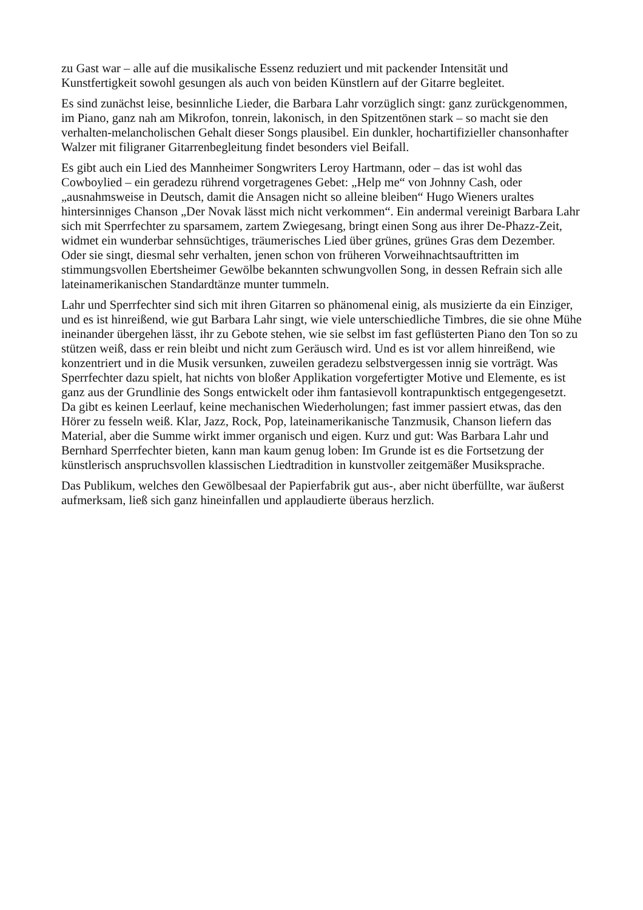zu Gast war – alle auf die musikalische Essenz reduziert und mit packender Intensität und Kunstfertigkeit sowohl gesungen als auch von beiden Künstlern auf der Gitarre begleitet.
Es sind zunächst leise, besinnliche Lieder, die Barbara Lahr vorzüglich singt: ganz zurückgenommen, im Piano, ganz nah am Mikrofon, tonrein, lakonisch, in den Spitzentönen stark – so macht sie den verhalten-melancholischen Gehalt dieser Songs plausibel. Ein dunkler, hochartifizieller chansonhafter Walzer mit filigraner Gitarrenbegleitung findet besonders viel Beifall.
Es gibt auch ein Lied des Mannheimer Songwriters Leroy Hartmann, oder – das ist wohl das Cowboylied – ein geradezu rührend vorgetragenes Gebet: „Help me“ von Johnny Cash, oder „ausnahmsweise in Deutsch, damit die Ansagen nicht so alleine bleiben“ Hugo Wieners uraltes hintersinniges Chanson „Der Novak lässt mich nicht verkommen“. Ein andermal vereinigt Barbara Lahr sich mit Sperrfechter zu sparsamem, zartem Zwiegesang, bringt einen Song aus ihrer De-Phazz-Zeit, widmet ein wunderbar sehnsüchtiges, träumerisches Lied über grünes, grünes Gras dem Dezember. Oder sie singt, diesmal sehr verhalten, jenen schon von früheren Vorweihnachtsauftritten im stimmungsvollen Ebertsheimer Gewölbe bekannten schwungvollen Song, in dessen Refrain sich alle lateinamerikanischen Standardtänze munter tummeln.
Lahr und Sperrfechter sind sich mit ihren Gitarren so phänomenal einig, als musizierte da ein Einziger, und es ist hinreißend, wie gut Barbara Lahr singt, wie viele unterschiedliche Timbres, die sie ohne Mühe ineinander übergehen lässt, ihr zu Gebote stehen, wie sie selbst im fast geflüsterten Piano den Ton so zu stützen weiß, dass er rein bleibt und nicht zum Geräusch wird. Und es ist vor allem hinreißend, wie konzentriert und in die Musik versunken, zuweilen geradezu selbstvergessen innig sie vorträgt. Was Sperrfechter dazu spielt, hat nichts von bloßer Applikation vorgefertigter Motive und Elemente, es ist ganz aus der Grundlinie des Songs entwickelt oder ihm fantasievoll kontrapunktisch entgegengesetzt. Da gibt es keinen Leerlauf, keine mechanischen Wiederholungen; fast immer passiert etwas, das den Hörer zu fesseln weiß. Klar, Jazz, Rock, Pop, lateinamerikanische Tanzmusik, Chanson liefern das Material, aber die Summe wirkt immer organisch und eigen. Kurz und gut: Was Barbara Lahr und Bernhard Sperrfechter bieten, kann man kaum genug loben: Im Grunde ist es die Fortsetzung der künstlerisch anspruchsvollen klassischen Liedtradition in kunstvoller zeitgemäßer Musiksprache.
Das Publikum, welches den Gewölbesaal der Papierfabrik gut aus-, aber nicht überfüllte, war äußerst aufmerksam, ließ sich ganz hineinfallen und applaudierte überaus herzlich.